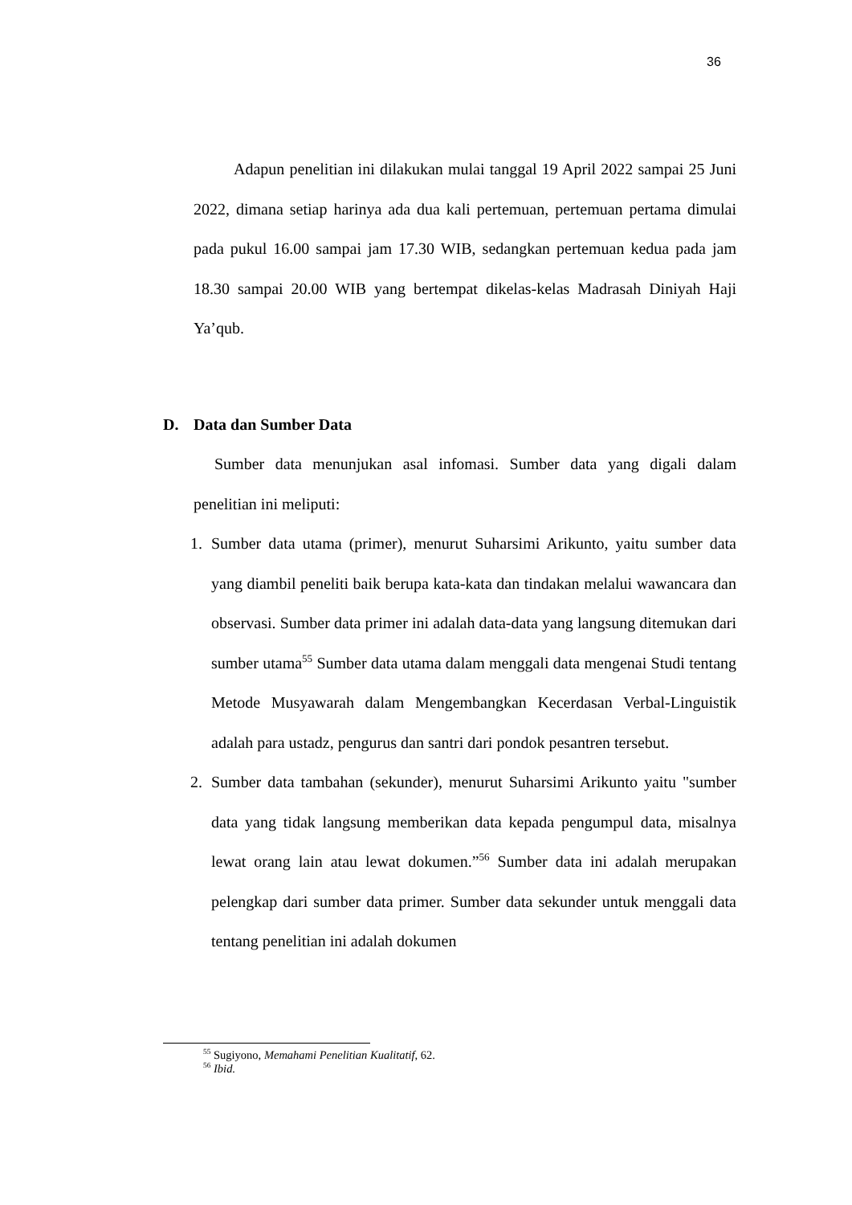36
Adapun penelitian ini dilakukan mulai tanggal 19 April 2022 sampai 25 Juni 2022, dimana setiap harinya ada dua kali pertemuan, pertemuan pertama dimulai pada pukul 16.00 sampai jam 17.30 WIB, sedangkan pertemuan kedua pada jam 18.30 sampai 20.00 WIB yang bertempat dikelas-kelas Madrasah Diniyah Haji Ya’qub.
D. Data dan Sumber Data
Sumber data menunjukan asal infomasi. Sumber data yang digali dalam penelitian ini meliputi:
1. Sumber data utama (primer), menurut Suharsimi Arikunto, yaitu sumber data yang diambil peneliti baik berupa kata-kata dan tindakan melalui wawancara dan observasi. Sumber data primer ini adalah data-data yang langsung ditemukan dari sumber utama<sup>55</sup> Sumber data utama dalam menggali data mengenai Studi tentang Metode Musyawarah dalam Mengembangkan Kecerdasan Verbal-Linguistik adalah para ustadz, pengurus dan santri dari pondok pesantren tersebut.
2. Sumber data tambahan (sekunder), menurut Suharsimi Arikunto yaitu "sumber data yang tidak langsung memberikan data kepada pengumpul data, misalnya lewat orang lain atau lewat dokumen.”<sup>56</sup> Sumber data ini adalah merupakan pelengkap dari sumber data primer. Sumber data sekunder untuk menggali data tentang penelitian ini adalah dokumen
<sup>55</sup> Sugiyono, Memahami Penelitian Kualitatif, 62.
<sup>56</sup> Ibid.